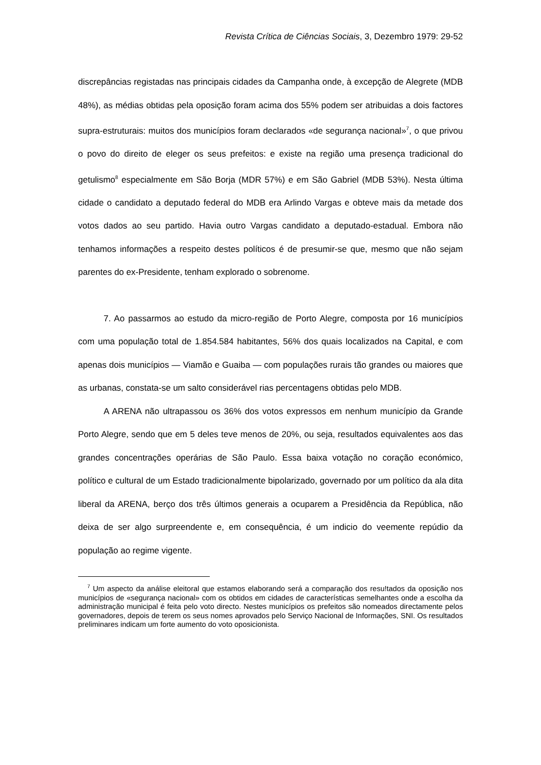Revista Crítica de Ciências Sociais, 3, Dezembro 1979: 29-52
discrepâncias registadas nas principais cidades da Campanha onde, à excepção de Alegrete (MDB 48%), as médias obtidas pela oposição foram acima dos 55% podem ser atribuidas a dois factores supra-estruturais: muitos dos municípios foram declarados «de segurança nacional»<sup>7</sup>, o que privou o povo do direito de eleger os seus prefeitos: e existe na região uma presença tradicional do getulismo<sup>8</sup> especialmente em São Borja (MDR 57%) e em São Gabriel (MDB 53%). Nesta última cidade o candidato a deputado federal do MDB era Arlindo Vargas e obteve mais da metade dos votos dados ao seu partido. Havia outro Vargas candidato a deputado-estadual. Embora não tenhamos informações a respeito destes políticos é de presumir-se que, mesmo que não sejam parentes do ex-Presidente, tenham explorado o sobrenome.
7. Ao passarmos ao estudo da micro-região de Porto Alegre, composta por 16 municípios com uma população total de 1.854.584 habitantes, 56% dos quais localizados na Capital, e com apenas dois municípios — Viamão e Guaiba — com populações rurais tão grandes ou maiores que as urbanas, constata-se um salto considerável rias percentagens obtidas pelo MDB.
A ARENA não ultrapassou os 36% dos votos expressos em nenhum município da Grande Porto Alegre, sendo que em 5 deles teve menos de 20%, ou seja, resultados equivalentes aos das grandes concentrações operárias de São Paulo. Essa baixa votação no coração económico, político e cultural de um Estado tradicionalmente bipolarizado, governado por um político da ala dita liberal da ARENA, berço dos três últimos generais a ocuparem a Presidência da República, não deixa de ser algo surpreendente e, em consequência, é um indicio do veemente repúdio da população ao regime vigente.
<sup>7</sup> Um aspecto da análise eleitoral que estamos elaborando será a comparação dos resu!tados da oposição nos municípios de «segurança nacional» com os obtidos em cidades de características semelhantes onde a escolha da administração municipal é feita pelo voto directo. Nestes municípios os prefeitos são nomeados directamente pelos governadores, depois de terem os seus nomes aprovados pelo Serviço Nacional de Informações, SNI. Os resultados preliminares indicam um forte aumento do voto oposicionista.